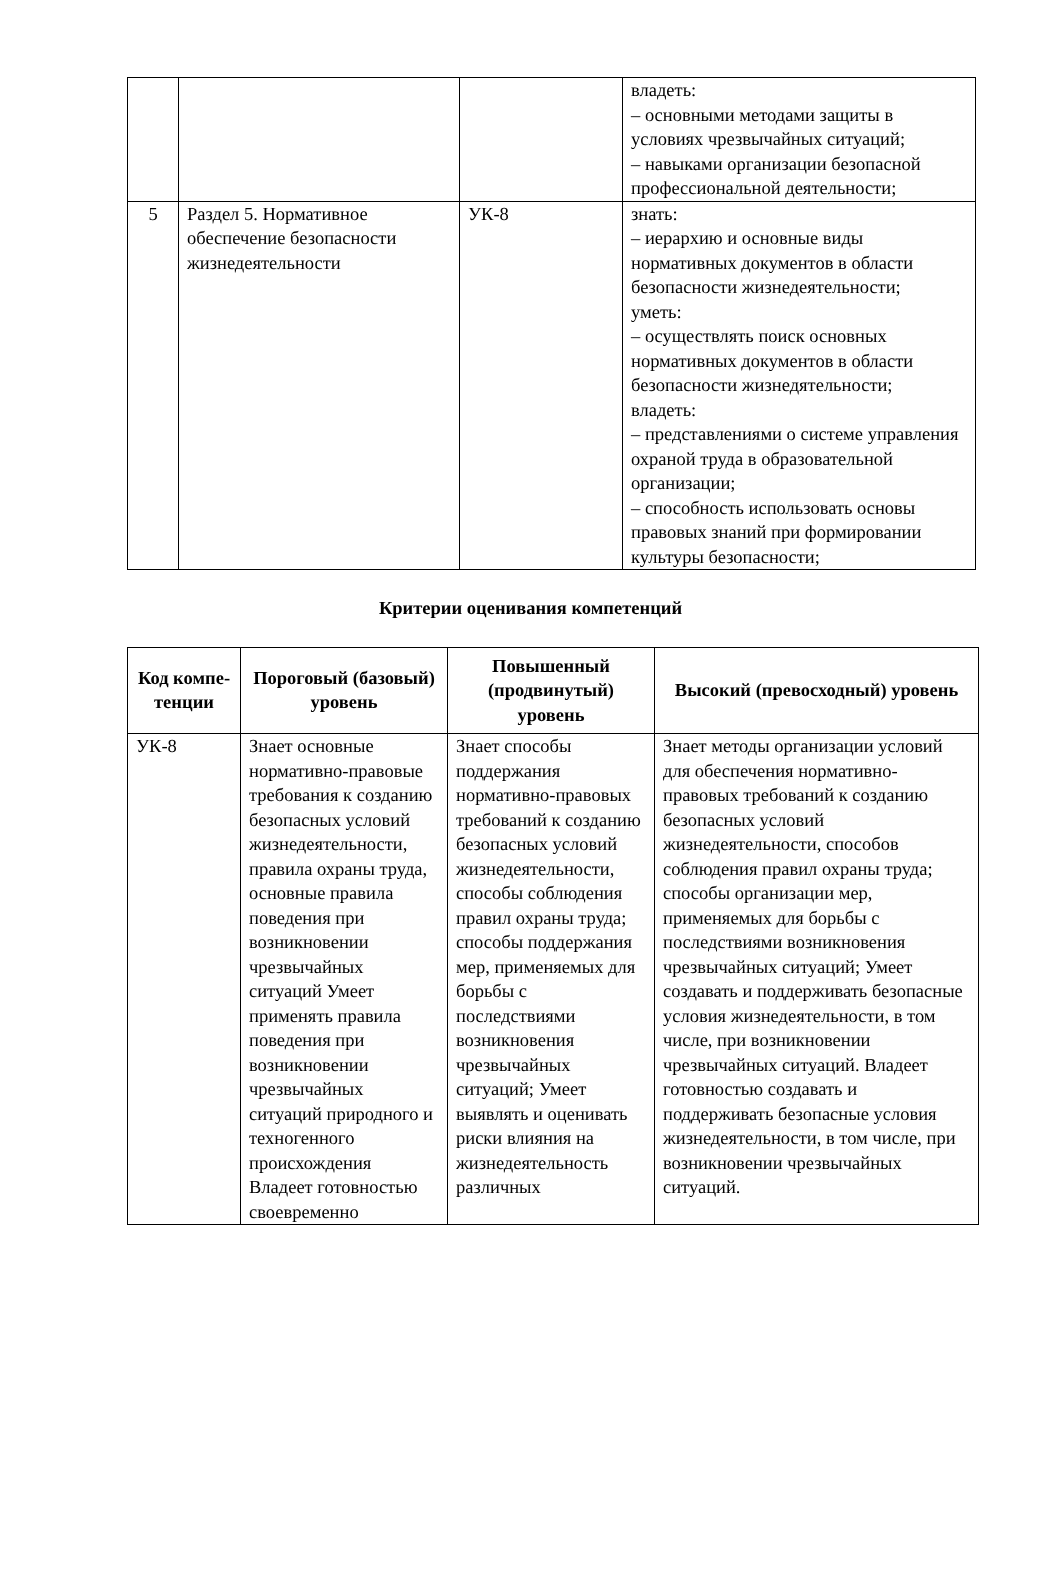| | | | владеть: – основными методами защиты в условиях чрезвычайных ситуаций; – навыками организации безопасной профессиональной деятельности; |
| 5 | Раздел 5. Нормативное обеспечение безопасности жизнедеятельности | УК-8 | знать: – иерархию и основные виды нормативных документов в области безопасности жизнедеятельности; уметь: – осуществлять поиск основных нормативных документов в области безопасности жизнедятельности; владеть: – представлениями о системе управления охраной труда в образовательной организации; – способность использовать основы правовых знаний при формировании культуры безопасности; |
Критерии оценивания компетенций
| Код компе-тенции | Пороговый (базовый) уровень | Повышенный (продвинутый) уровень | Высокий (превосходный) уровень |
| --- | --- | --- | --- |
| УК-8 | Знает основные нормативно-правовые требования к созданию безопасных условий жизнедеятельности, правила охраны труда, основные правила поведения при возникновении чрезвычайных ситуаций Умеет применять правила поведения при возникновении чрезвычайных ситуаций природного и техногенного происхождения Владеет готовностью своевременно | Знает способы поддержания нормативно-правовых требований к созданию безопасных условий жизнедеятельности, способы соблюдения правил охраны труда; способы поддержания мер, применяемых для борьбы с последствиями возникновения чрезвычайных ситуаций; Умеет выявлять и оценивать риски влияния на жизнедеятельность различных | Знает методы организации условий для обеспечения нормативно-правовых требований к созданию безопасных условий жизнедеятельности, способов соблюдения правил охраны труда; способы организации мер, применяемых для борьбы с последствиями возникновения чрезвычайных ситуаций; Умеет создавать и поддерживать безопасные условия жизнедеятельности, в том числе, при возникновении чрезвычайных ситуаций. Владеет готовностью создавать и поддерживать безопасные условия жизнедеятельности, в том числе, при возникновении чрезвычайных ситуаций. |